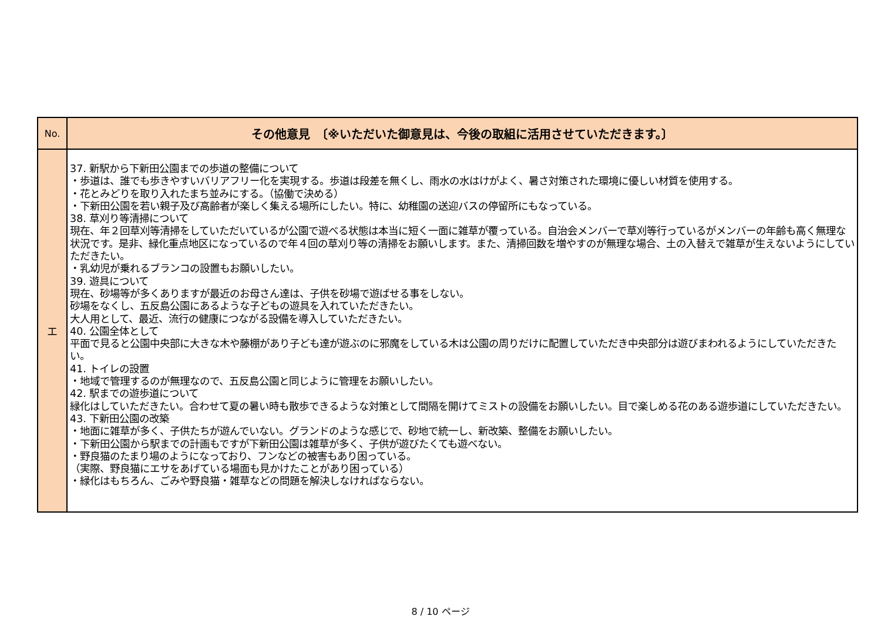| No. | その他意見 〔※いただいた御意見は、今後の取組に活用させていただきます。〕 |
| --- | --- |
| エ | 37. 新駅から下新田公園までの歩道の整備について ・歩道は、誰でも歩きやすいバリアフリー化を実現する。歩道は段差を無くし、雨水の水はけがよく、暑さ対策された環境に優しい材質を使用する。 ・花とみどりを取り入れたまち並みにする。（協働で決める） ・下新田公園を若い親子及び高齢者が楽しく集える場所にしたい。特に、幼稚園の送迎バスの停留所にもなっている。 38. 草刈り等清掃について 現在、年２回草刈等清掃をしていただいているが公園で遊べる状態は本当に短く一面に雑草が覆っている。自治会メンバーで草刈等行っているがメンバーの年齢も高く無理な状況です。是非、緑化重点地区になっているので年４回の草刈り等の清掃をお願いします。また、清掃回数を増やすのが無理な場合、土の入替えで雑草が生えないようにしていただきたい。 ・乳幼児が乗れるブランコの設置もお願いしたい。 39. 遊具について 現在、砂場等が多くありますが最近のお母さん達は、子供を砂場で遊ばせる事をしない。 砂場をなくし、五反島公園にあるような子どもの遊具を入れていただきたい。 大人用として、最近、流行の健康につながる設備を導入していただきたい。 40. 公園全体として 平面で見ると公園中央部に大きな木や藤棚があり子ども達が遊ぶのに邪魔をしている木は公園の周りだけに配置していただき中央部分は遊びまわれるようにしていただきたい。 41. トイレの設置 ・地域で管理するのが無理なので、五反島公園と同じように管理をお願いしたい。 42. 駅までの遊歩道について 緑化はしていただきたい。合わせて夏の暑い時も散歩できるような対策として間隔を開けてミストの設備をお願いしたい。目で楽しめる花のある遊歩道にしていただきたい。 43. 下新田公園の改築 ・地面に雑草が多く、子供たちが遊んでいない。グランドのような感じで、砂地で統一し、新改築、整備をお願いしたい。 ・下新田公園から駅までの計画もですが下新田公園は雑草が多く、子供が遊びたくても遊べない。 ・野良猫のたまり場のようになっており、フンなどの被害もあり困っている。 （実際、野良猫にエサをあげている場面も見かけたことがあり困っている） ・緑化はもちろん、ごみや野良猫・雑草などの問題を解決しなければならない。 |
8 / 10 ページ